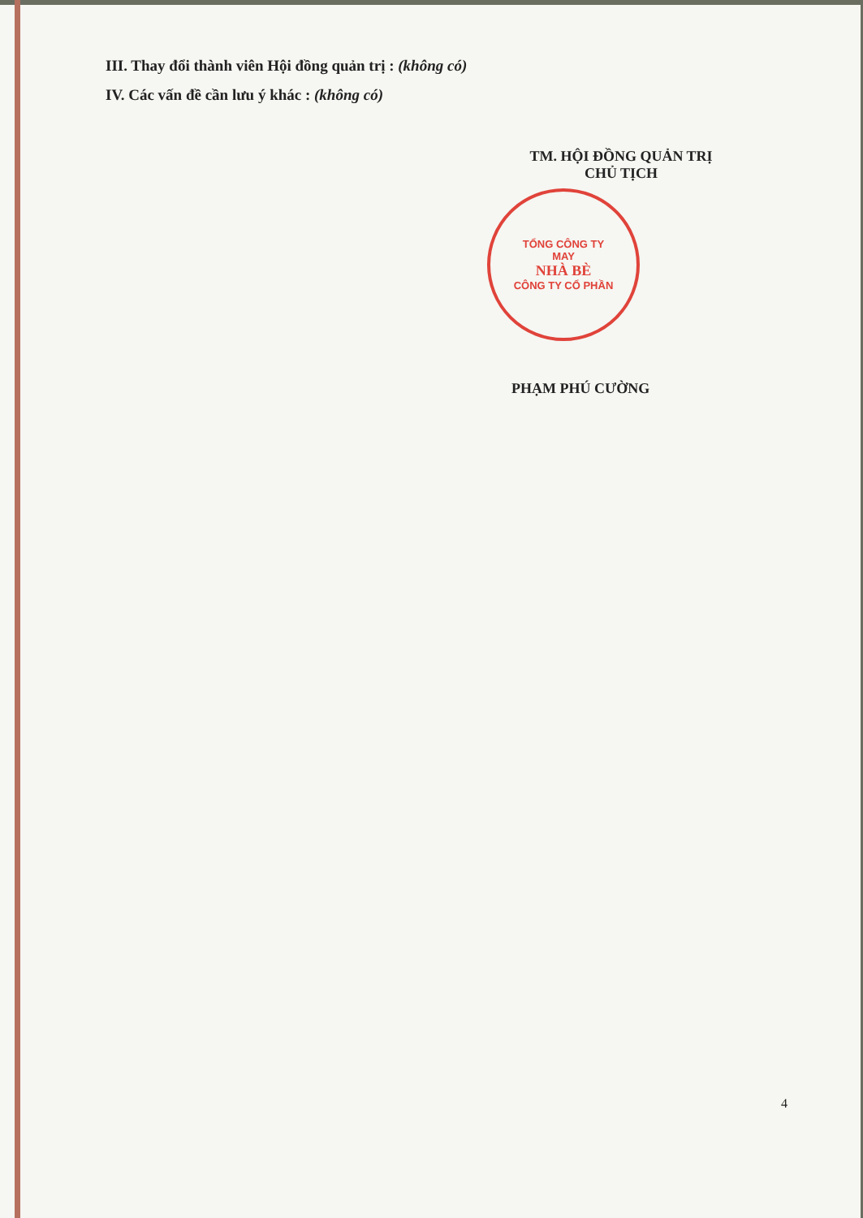III. Thay đổi thành viên Hội đồng quản trị : (không có)
IV. Các vấn đề cần lưu ý khác : (không có)
TM. HỘI ĐỒNG QUẢN TRỊ
CHỦ TỊCH
TỔNG CÔNG TY
MAY
NHÀ BÈ
CÔNG TY CỔ PHẦN
PHẠM PHÚ CƯỜNG
4